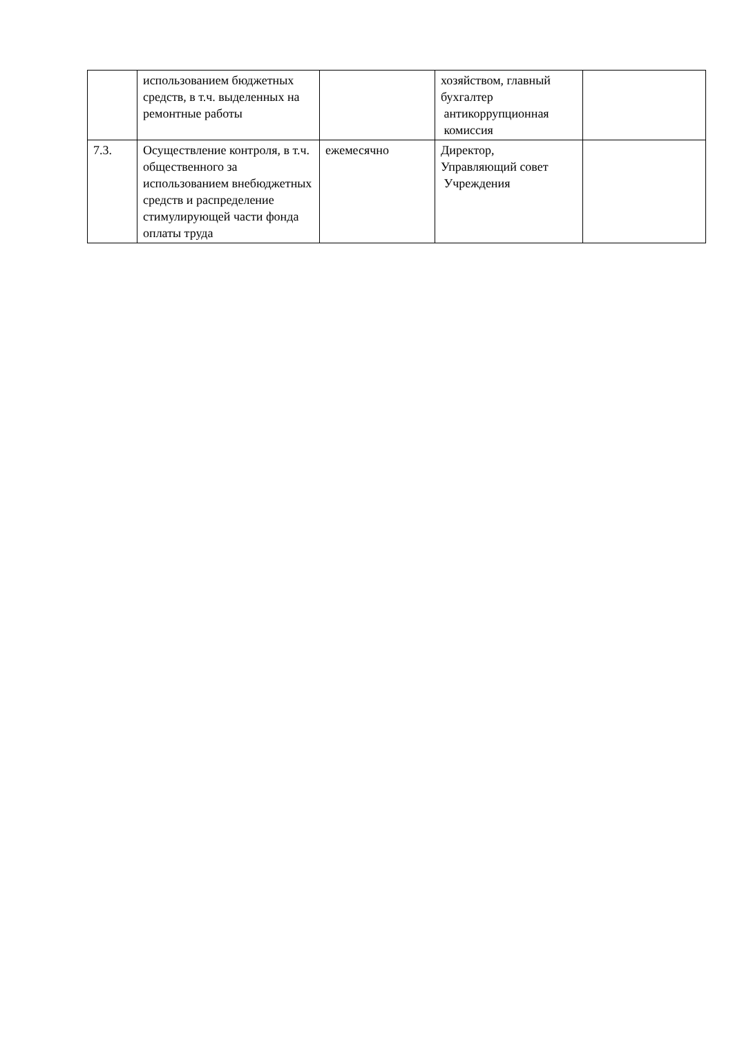| | использованием бюджетных средств, в т.ч. выделенных на ремонтные работы | | хозяйством, главный бухгалтер антикоррупционная комиссия | |
| 7.3. | Осуществление контроля, в т.ч. общественного за использованием внебюджетных средств и распределение стимулирующей части фонда оплаты труда | ежемесячно | Директор, Управляющий совет Учреждения | |